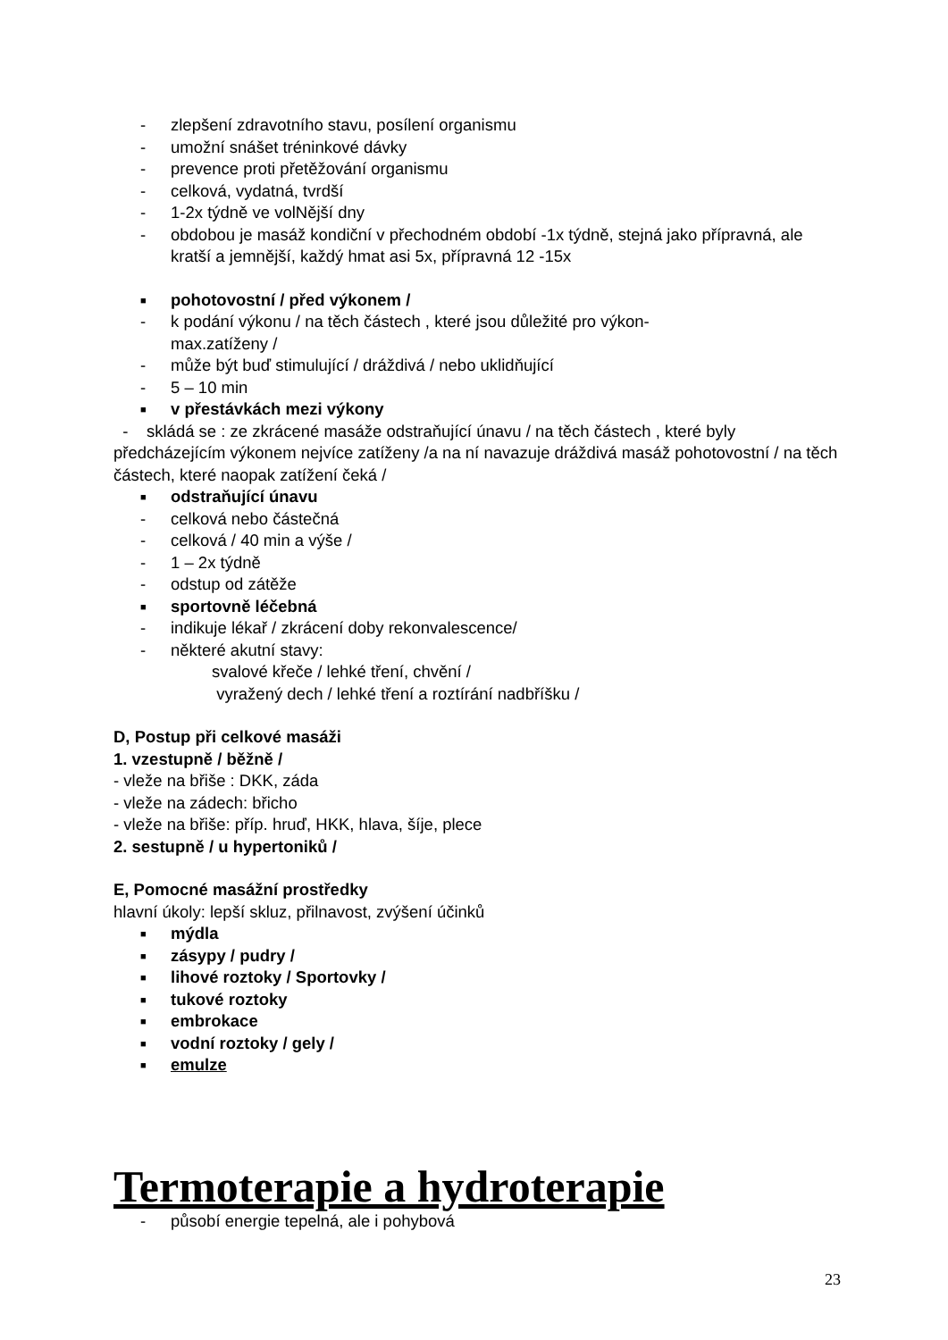- zlepšení zdravotního stavu, posílení organismu
- umožní snášet tréninkové dávky
- prevence proti přetěžování organismu
- celková, vydatná, tvrdší
- 1-2x týdně ve volNější dny
- obdobou je masáž kondiční v přechodném období -1x týdně, stejná jako přípravná, ale kratší a jemnější, každý hmat asi 5x, přípravná 12 -15x
■ pohotovostní / před výkonem /
- k podání výkonu / na těch částech , které jsou důležité pro výkon-
max.zatíženy /
- může být buď stimulující / dráždivá / nebo uklidňující
- 5 – 10 min
■ v přestávkách mezi výkony
- skládá se : ze zkrácené masáže odstraňující únavu / na těch částech , které byly předcházejícím výkonem nejvíce zatíženy /a na ní navazuje dráždivá masáž pohotovostní / na těch částech, které naopak zatížení čeká /
■ odstraňující únavu
- celková nebo částečná
- celková / 40 min a výše /
- 1 – 2x týdně
- odstup od zátěže
■ sportovně léčebná
- indikuje lékař / zkrácení doby rekonvalescence/
- některé akutní stavy:
svalové křeče / lehké tření, chvění /
vyražený dech / lehké tření a roztírání nadbříšku /
D, Postup při celkové masáži
1. vzestupně / běžně /
- vleže na břiše : DKK, záda
- vleže na zádech: břicho
- vleže na břiše: příp. hruď, HKK, hlava, šíje, plece
2. sestupně / u hypertoniků /
E, Pomocné masážní prostředky
hlavní úkoly: lepší skluz, přilnavost, zvýšení účinků
■ mýdla
■ zásypy / pudry /
■ lihové roztoky / Sportovky /
■ tukové roztoky
■ embrokace
■ vodní roztoky / gely /
■ emulze
Termoterapie a hydroterapie
- působí energie tepelná, ale i pohybová
23